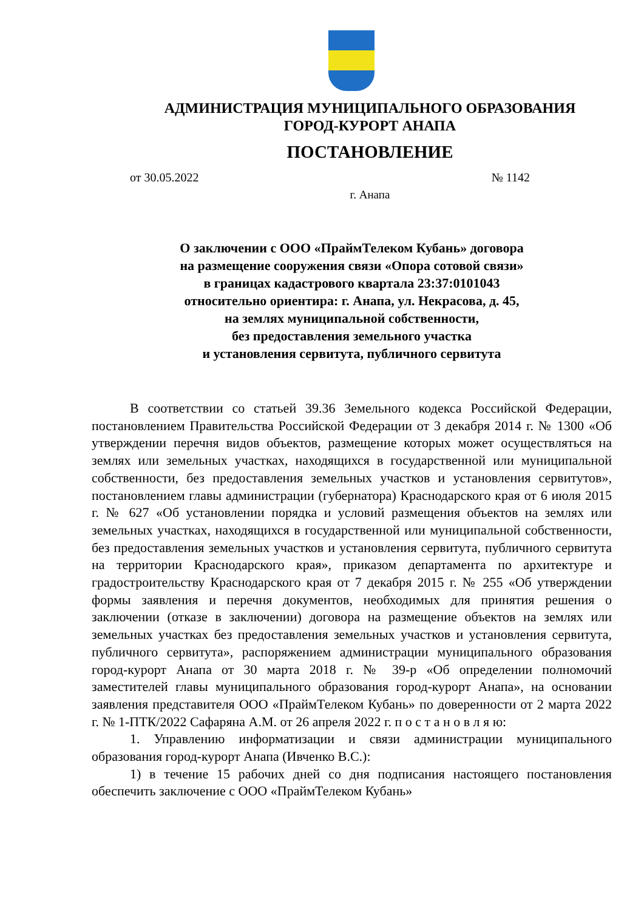АДМИНИСТРАЦИЯ МУНИЦИПАЛЬНОГО ОБРАЗОВАНИЯ
ГОРОД-КУРОРТ АНАПА
ПОСТАНОВЛЕНИЕ
от 30.05.2022 № 1142
г. Анапа
О заключении с ООО «ПраймТелеком Кубань» договора
на размещение сооружения связи «Опора сотовой связи»
в границах кадастрового квартала 23:37:0101043
относительно ориентира: г. Анапа, ул. Некрасова, д. 45,
на землях муниципальной собственности,
без предоставления земельного участка
и установления сервитута, публичного сервитута
В соответствии со статьей 39.36 Земельного кодекса Российской Федерации, постановлением Правительства Российской Федерации от 3 декабря 2014 г. № 1300 «Об утверждении перечня видов объектов, размещение которых может осуществляться на землях или земельных участках, находящихся в государственной или муниципальной собственности, без предоставления земельных участков и установления сервитутов», постановлением главы администрации (губернатора) Краснодарского края от 6 июля 2015 г. № 627 «Об установлении порядка и условий размещения объектов на землях или земельных участках, находящихся в государственной или муниципальной собственности, без предоставления земельных участков и установления сервитута, публичного сервитута на территории Краснодарского края», приказом департамента по архитектуре и градостроительству Краснодарского края от 7 декабря 2015 г. № 255 «Об утверждении формы заявления и перечня документов, необходимых для принятия решения о заключении (отказе в заключении) договора на размещение объектов на землях или земельных участках без предоставления земельных участков и установления сервитута, публичного сервитута», распоряжением администрации муниципального образования город-курорт Анапа от 30 марта 2018 г. № 39-р «Об определении полномочий заместителей главы муниципального образования город-курорт Анапа», на основании заявления представителя ООО «ПраймТелеком Кубань» по доверенности от 2 марта 2022 г. № 1-ПТК/2022 Сафаряна А.М. от 26 апреля 2022 г. п о с т а н о в л я ю:
1. Управлению информатизации и связи администрации муниципального образования город-курорт Анапа (Ивченко В.С.):
1) в течение 15 рабочих дней со дня подписания настоящего постановления обеспечить заключение с ООО «ПраймТелеком Кубань»